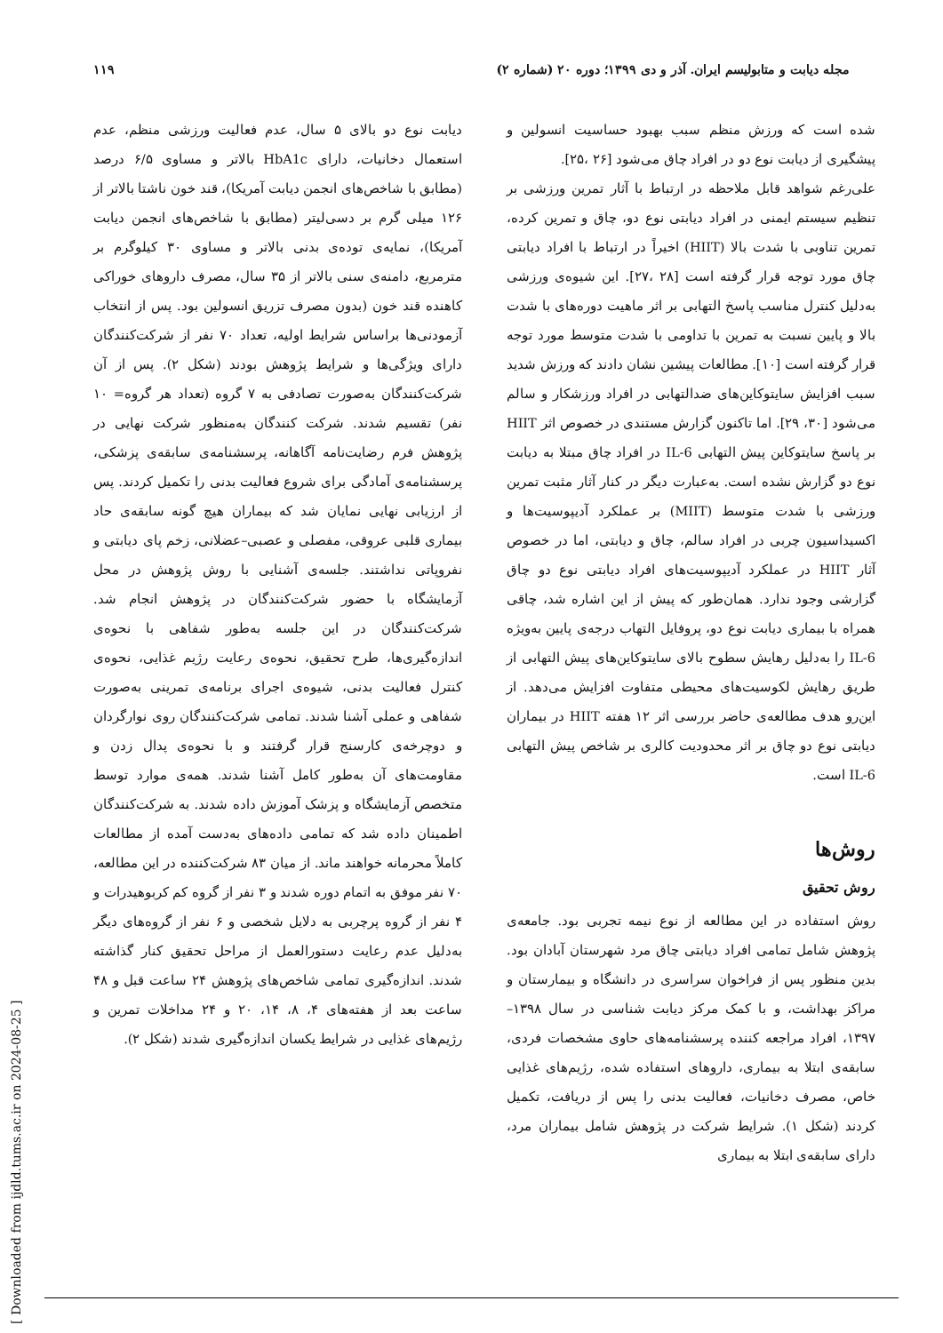مجله دیابت و متابولیسم ایران. آذر و دی ۱۳۹۹؛ دوره ۲۰ (شماره ۲) ۱۱۹
شده است که ورزش منظم سبب بهبود حساسیت انسولین و پیشگیری از دیابت نوع دو در افراد چاق می‌شود [۲۶ ،۲۵].
علی‌رغم شواهد قابل ملاحظه در ارتباط با آثار تمرین ورزشی بر تنظیم سیستم ایمنی در افراد دیابتی نوع دو، چاق و تمرین کرده، تمرین تناوبی با شدت بالا (HIIT) اخیراً در ارتباط با افراد دیابتی چاق مورد توجه قرار گرفته است [۲۸ ،۲۷]. این شیوه‌ی ورزشی به‌دلیل کنترل مناسب پاسخ التهابی بر اثر ماهیت دوره‌های با شدت بالا و پایین نسبت به تمرین با تداومی با شدت متوسط مورد توجه قرار گرفته است [۱۰]. مطالعات پیشین نشان دادند که ورزش شدید سبب افزایش سایتوکاین‌های ضدالتهابی در افراد ورزشکار و سالم می‌شود [۳۰، ۲۹]. اما تاکنون گزارش مستندی در خصوص اثر HIIT بر پاسخ سایتوکاین پیش التهابی IL-6 در افراد چاق مبتلا به دیابت نوع دو گزارش نشده است. به‌عبارت دیگر در کنار آثار مثبت تمرین ورزشی با شدت متوسط (MIIT) بر عملکرد آدیپوسیت‌ها و اکسیداسیون چربی در افراد سالم، چاق و دیابتی، اما در خصوص آثار HIIT در عملکرد آدیپوسیت‌های افراد دیابتی نوع دو چاق گزارشی وجود ندارد. همان‌طور که پیش از این اشاره شد، چاقی همراه با بیماری دیابت نوع دو، پروفایل التهاب درجه‌ی پایین به‌ویژه IL-6 را به‌دلیل رهایش سطوح بالای سایتوکاین‌های پیش التهابی از طریق رهایش لکوسیت‌های محیطی متفاوت افزایش می‌دهد. از این‌رو هدف مطالعه‌ی حاضر بررسی اثر ۱۲ هفته HIIT در بیماران دیابتی نوع دو چاق بر اثر محدودیت کالری بر شاخص پیش التهابی IL-6 است.
روش‌ها
روش تحقیق
روش استفاده در این مطالعه از نوع نیمه تجربی بود. جامعه‌ی پژوهش شامل تمامی افراد دیابتی چاق مرد شهرستان آبادان بود. بدین منظور پس از فراخوان سراسری در دانشگاه و بیمارستان و مراکز بهداشت، و با کمک مرکز دیابت شناسی در سال ۱۳۹۸–۱۳۹۷، افراد مراجعه کننده پرسشنامه‌های حاوی مشخصات فردی، سابقه‌ی ابتلا به بیماری، داروهای استفاده شده، رژیم‌های غذایی خاص، مصرف دخانیات، فعالیت بدنی را پس از دریافت، تکمیل کردند (شکل ۱). شرایط شرکت در پژوهش شامل بیماران مرد، دارای سابقه‌ی ابتلا به بیماری
دیابت نوع دو بالای ۵ سال، عدم فعالیت ورزشی منظم، عدم استعمال دخانیات، دارای HbA1c بالاتر و مساوی ۶/۵ درصد (مطابق با شاخص‌های انجمن دیابت آمریکا)، قند خون ناشتا بالاتر از ۱۲۶ میلی گرم بر دسی‌لیتر (مطابق با شاخص‌های انجمن دیابت آمریکا)، نمایه‌ی توده‌ی بدنی بالاتر و مساوی ۳۰ کیلوگرم بر مترمربع، دامنه‌ی سنی بالاتر از ۳۵ سال، مصرف داروهای خوراکی کاهنده قند خون (بدون مصرف تزریق انسولین بود. پس از انتخاب آزمودنی‌ها براساس شرایط اولیه، تعداد ۷۰ نفر از شرکت‌کنندگان دارای ویژگی‌ها و شرایط پژوهش بودند (شکل ۲). پس از آن شرکت‌کنندگان به‌صورت تصادفی به ۷ گروه (تعداد هر گروه= ۱۰ نفر) تقسیم شدند. شرکت کنندگان به‌منظور شرکت نهایی در پژوهش فرم رضایت‌نامه آگاهانه، پرسشنامه‌ی سابقه‌ی پزشکی، پرسشنامه‌ی آمادگی برای شروع فعالیت بدنی را تکمیل کردند. پس از ارزیابی نهایی نمایان شد که بیماران هیچ گونه سابقه‌ی حاد بیماری قلبی عروقی، مفصلی و عصبی–عضلانی، زخم پای دیابتی و نفروپاتی نداشتند. جلسه‌ی آشنایی با روش پژوهش در محل آزمایشگاه با حضور شرکت‌کنندگان در پژوهش انجام شد. شرکت‌کنندگان در این جلسه به‌طور شفاهی با نحوه‌ی اندازه‌گیری‌ها، طرح تحقیق، نحوه‌ی رعایت رژیم غذایی، نحوه‌ی کنترل فعالیت بدنی، شیوه‌ی اجرای برنامه‌ی تمرینی به‌صورت شفاهی و عملی آشنا شدند. تمامی شرکت‌کنندگان روی نوارگردان و دوچرخه‌ی کارسنج قرار گرفتند و با نحوه‌ی پدال زدن و مقاومت‌های آن به‌طور کامل آشنا شدند. همه‌ی موارد توسط متخصص آزمایشگاه و پزشک آموزش داده شدند. به شرکت‌کنندگان اطمینان داده شد که تمامی داده‌های به‌دست آمده از مطالعات کاملاً محرمانه خواهند ماند. از میان ۸۳ شرکت‌کننده در این مطالعه، ۷۰ نفر موفق به اتمام دوره شدند و ۳ نفر از گروه کم کربوهیدرات و ۴ نفر از گروه پرچربی به دلایل شخصی و ۶ نفر از گروه‌های دیگر به‌دلیل عدم رعایت دستورالعمل از مراحل تحقیق کنار گذاشته شدند. اندازه‌گیری تمامی شاخص‌های پژوهش ۲۴ ساعت قبل و ۴۸ ساعت بعد از هفته‌های ۴، ۸، ۱۴، ۲۰ و ۲۴ مداخلات تمرین و رژیم‌های غذایی در شرایط یکسان اندازه‌گیری شدند (شکل ۲).
[ Downloaded from ijdld.tums.ac.ir on 2024-08-25 ]